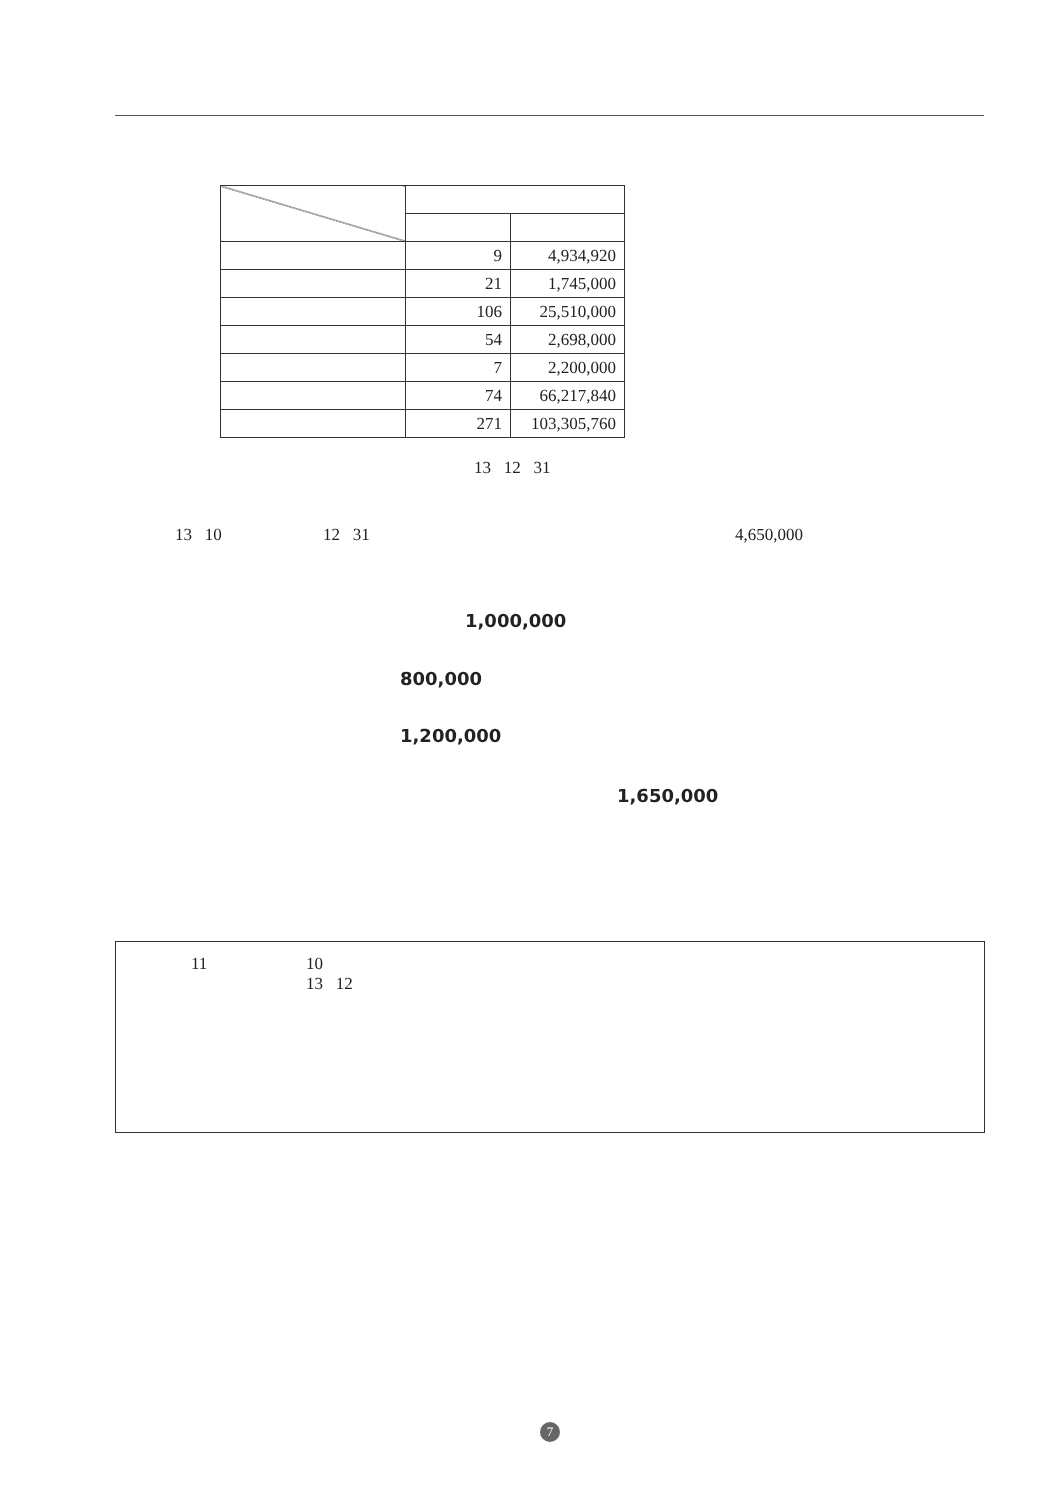| | 9 | 4,934,920 |
| | 21 | 1,745,000 |
| | 106 | 25,510,000 |
| | 54 | 2,698,000 |
| | 7 | 2,200,000 |
| | 74 | 66,217,840 |
| | 271 | 103,305,760 |
13 12 31
13 10 12 31 4,650,000
1,000,000
800,000
1,200,000
1,650,000
11
10
13 12
7